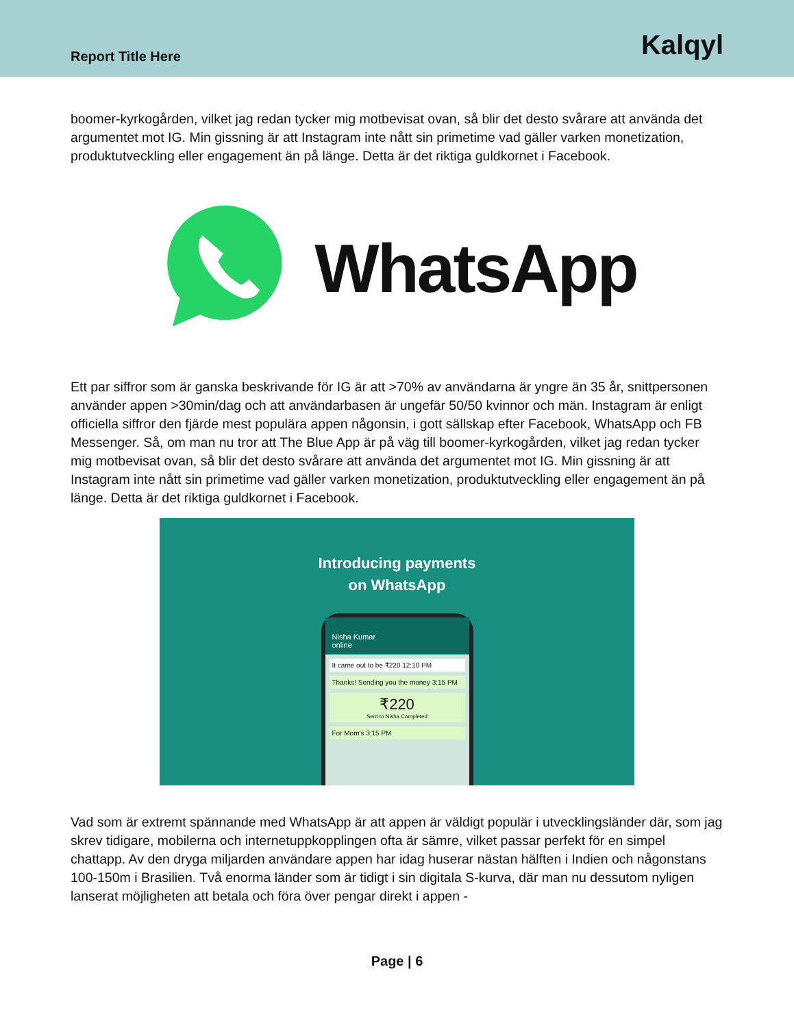Report Title Here
Kalqyl
boomer-kyrkogården, vilket jag redan tycker mig motbevisat ovan, så blir det desto svårare att använda det argumentet mot IG. Min gissning är att Instagram inte nått sin primetime vad gäller varken monetization, produktutveckling eller engagement än på länge. Detta är det riktiga guldkornet i Facebook.
WhatsApp
Ett par siffror som är ganska beskrivande för IG är att >70% av användarna är yngre än 35 år, snittpersonen använder appen >30min/dag och att användarbasen är ungefär 50/50 kvinnor och män. Instagram är enligt officiella siffror den fjärde mest populära appen någonsin, i gott sällskap efter Facebook, WhatsApp och FB Messenger. Så, om man nu tror att The Blue App är på väg till boomer-kyrkogården, vilket jag redan tycker mig motbevisat ovan, så blir det desto svårare att använda det argumentet mot IG. Min gissning är att Instagram inte nått sin primetime vad gäller varken monetization, produktutveckling eller engagement än på länge. Detta är det riktiga guldkornet i Facebook.
Introducing payments
on WhatsApp
Nisha Kumar
online
It came out to be ₹220 12:10 PM
Thanks! Sending you the money 3:15 PM
₹220
Sent to Nisha Completed
For Mom's 3:15 PM
Vad som är extremt spännande med WhatsApp är att appen är väldigt populär i utvecklingsländer där, som jag skrev tidigare, mobilerna och internetuppkopplingen ofta är sämre, vilket passar perfekt för en simpel chattapp. Av den dryga miljarden användare appen har idag huserar nästan hälften i Indien och någonstans 100-150m i Brasilien. Två enorma länder som är tidigt i sin digitala S-kurva, där man nu dessutom nyligen lanserat möjligheten att betala och föra över pengar direkt i appen -
Page | 6